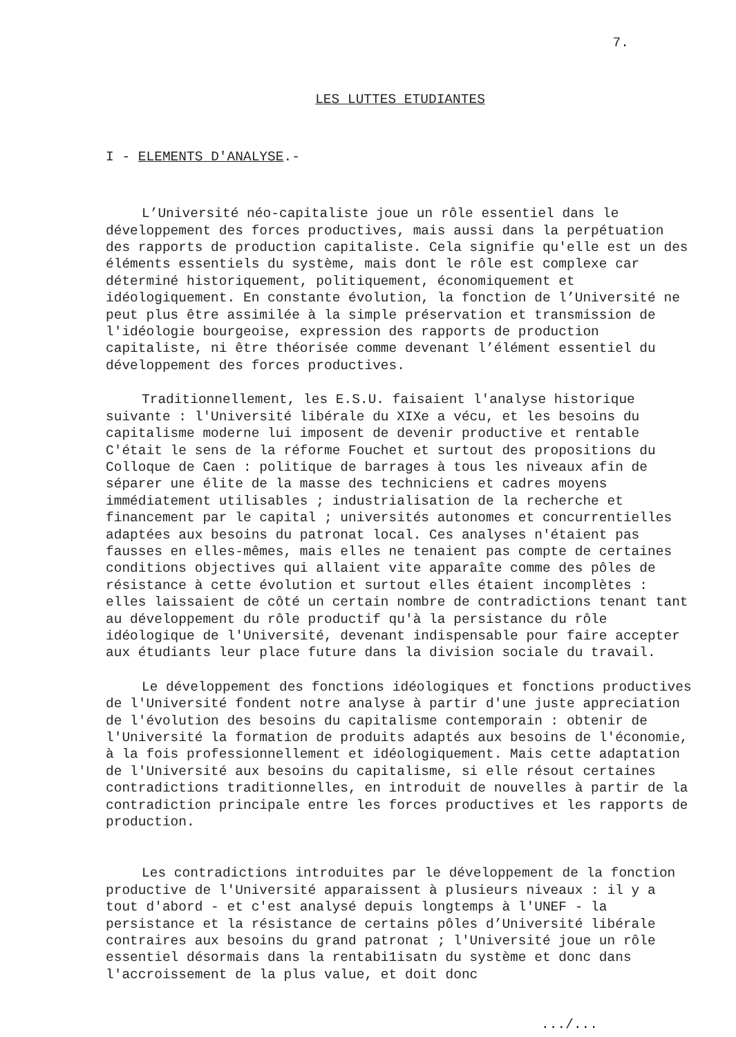7.
LES LUTTES ETUDIANTES
I - ELEMENTS D'ANALYSE.-
L’Université néo-capitaliste joue un rôle essentiel dans le développement des forces productives, mais aussi dans la perpétuation des rapports de production capitaliste. Cela signifie qu'elle est un des éléments essentiels du système, mais dont le rôle est complexe car déterminé historiquement, politiquement, économiquement et idéologiquement. En constante évolution, la fonction de l’Université ne peut plus être assimilée à la simple préservation et transmission de l'idéologie bourgeoise, expression des rapports de production capitaliste, ni être théorisée comme devenant l’élément essentiel du développement des forces productives.
Traditionnellement, les E.S.U. faisaient l'analyse historique suivante : l'Université libérale du XIXe a vécu, et les besoins du capitalisme moderne lui imposent de devenir productive et rentable C'était le sens de la réforme Fouchet et surtout des propositions du Colloque de Caen : politique de barrages à tous les niveaux afin de séparer une élite de la masse des techniciens et cadres moyens immédiatement utilisables ; industrialisation de la recherche et financement par le capital ; universités autonomes et concurrentielles adaptées aux besoins du patronat local. Ces analyses n'étaient pas fausses en elles-mêmes, mais elles ne tenaient pas compte de certaines conditions objectives qui allaient vite apparaîte comme des pôles de résistance à cette évolution et surtout elles étaient incomplètes : elles laissaient de côté un certain nombre de contradictions tenant tant au développement du rôle productif qu'à la persistance du rôle idéologique de l'Université, devenant indispensable pour faire accepter aux étudiants leur place future dans la division sociale du travail.
Le développement des fonctions idéologiques et fonctions productives de l'Université fondent notre analyse à partir d'une juste appreciation de l'évolution des besoins du capitalisme contemporain : obtenir de l'Université la formation de produits adaptés aux besoins de l'économie, à la fois professionnellement et idéologiquement. Mais cette adaptation de l'Université aux besoins du capitalisme, si elle résout certaines contradictions traditionnelles, en introduit de nouvelles à partir de la contradiction principale entre les forces productives et les rapports de production.
Les contradictions introduites par le développement de la fonction productive de l'Université apparaissent à plusieurs niveaux : il y a tout d'abord - et c'est analysé depuis longtemps à l'UNEF - la persistance et la résistance de certains pôles d’Université libérale contraires aux besoins du grand patronat ; l'Université joue un rôle essentiel désormais dans la rentabi1isatn du système et donc dans l'accroissement de la plus value, et doit donc
.../...